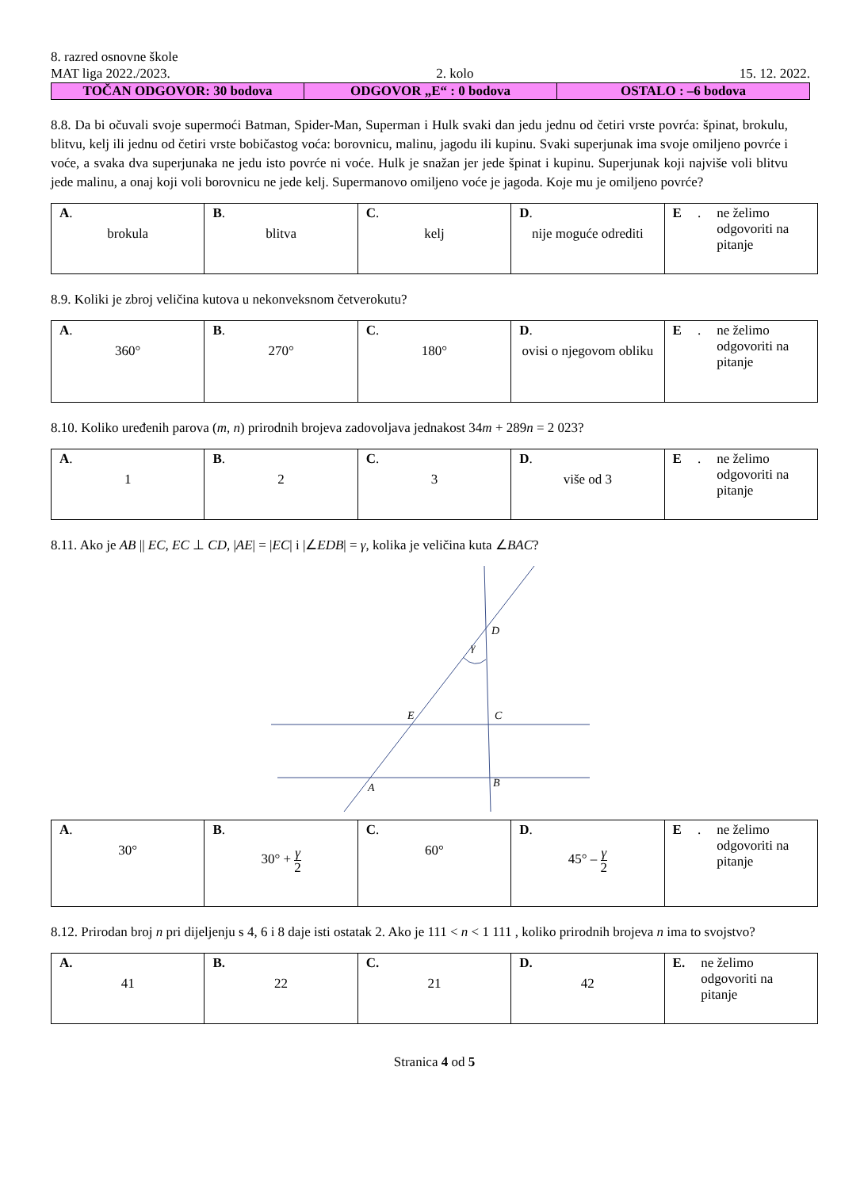8. razred osnovne škole
MAT liga 2022./2023. 2. kolo 15. 12. 2022.
| TOČAN ODGOVOR: 30 bodova | ODGOVOR „E“ : 0 bodova | OSTALO : –6 bodova |
8.8. Da bi očuvali svoje supermoći Batman, Spider-Man, Superman i Hulk svaki dan jedu jednu od četiri vrste povrća: špinat, brokulu, blitvu, kelj ili jednu od četiri vrste bobičastog voća: borovnicu, malinu, jagodu ili kupinu. Svaki superjunak ima svoje omiljeno povrće i voće, a svaka dva superjunaka ne jedu isto povrće ni voće. Hulk je snažan jer jede špinat i kupinu. Superjunak koji najviše voli blitvu jede malinu, a onaj koji voli borovnicu ne jede kelj. Supermanovo omiljeno voće je jagoda. Koje mu je omiljeno povrće?
| A . brokula | B . blitva | C . kelj | D . nije moguće odrediti | E . ne želimo odgovoriti na pitanje |
8.9. Koliki je zbroj veličina kutova u nekonveksnom četverokutu?
| A . 360° | B . 270° | C . 180° | D . ovisi o njegovom obliku | E . ne želimo odgovoriti na pitanje |
8.10. Koliko uređenih parova (m, n) prirodnih brojeva zadovoljava jednakost 34m + 289n = 2 023?
| A . 1 | B . 2 | C . 3 | D . više od 3 | E . ne želimo odgovoriti na pitanje |
8.11. Ako je AB || EC, EC ⊥ CD, |AE| = |EC| i |∠EDB| = γ, kolika je veličina kuta ∠BAC?
D
γ
E
C
A
B
| A . 30° | B . 30° + γ 2 | C . 60° | D . 45° – γ 2 | E . ne želimo odgovoriti na pitanje |
8.12. Prirodan broj n pri dijeljenju s 4, 6 i 8 daje isti ostatak 2. Ako je 111 < n < 1 111 , koliko prirodnih brojeva n ima to svojstvo?
| A. 41 | B. 22 | C. 21 | D. 42 | E. ne želimo odgovoriti na pitanje |
Stranica 4 od 5